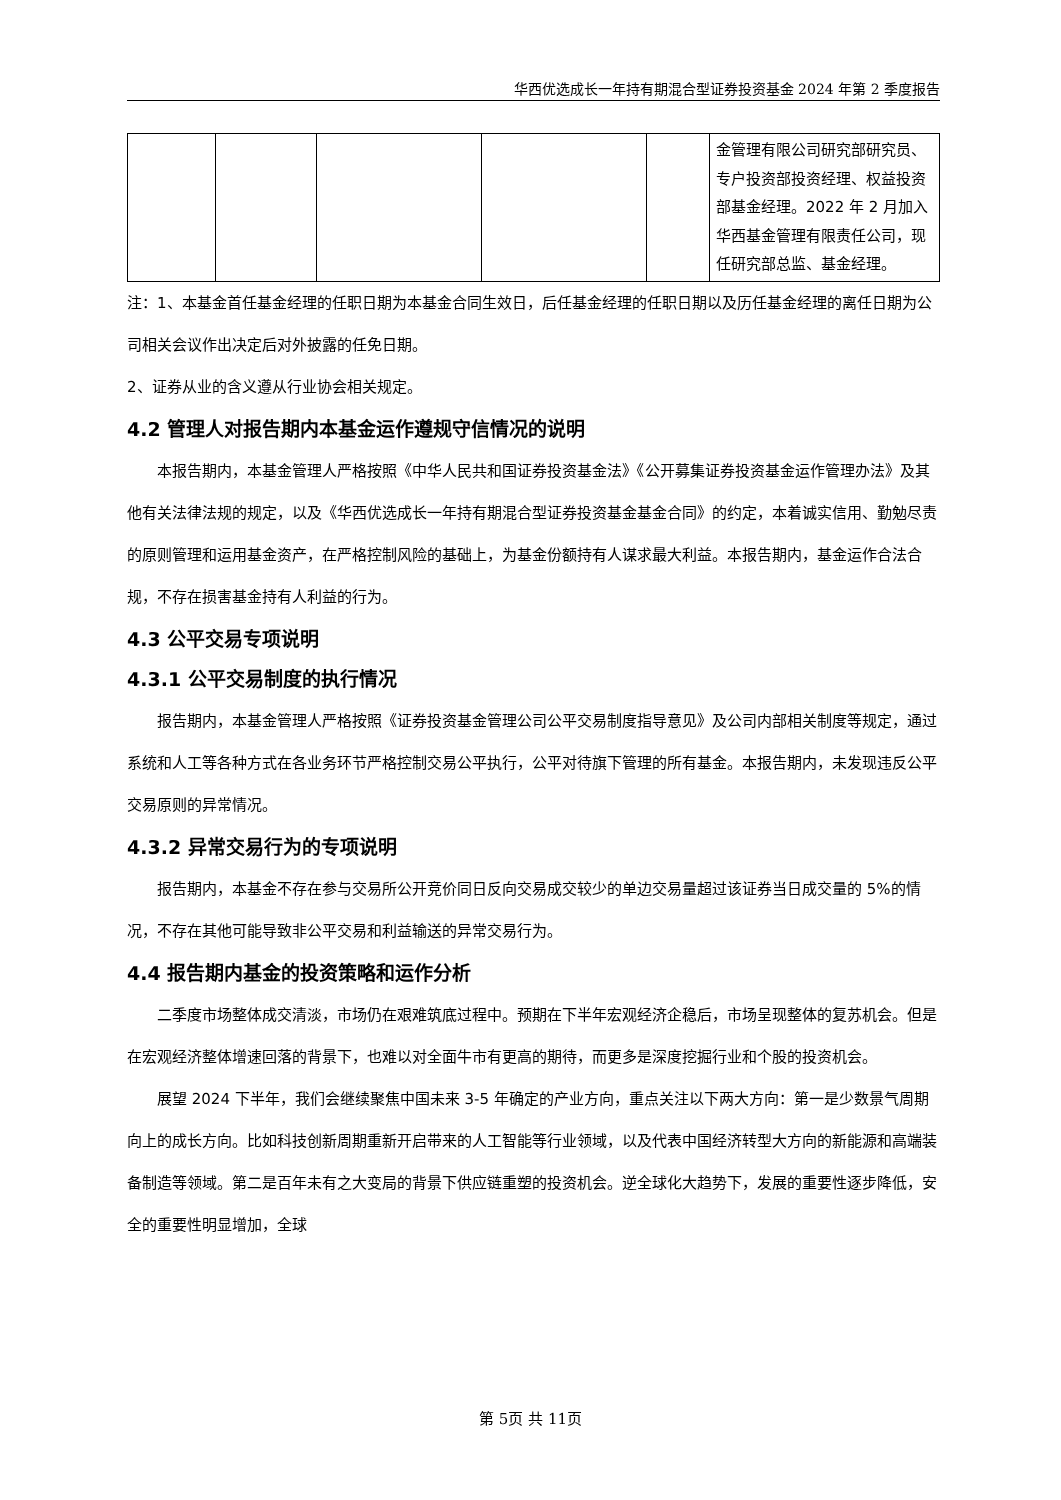华西优选成长一年持有期混合型证券投资基金 2024 年第 2 季度报告
| | | | | | 金管理有限公司研究部研究员、专户投资部投资经理、权益投资部基金经理。2022 年 2 月加入华西基金管理有限责任公司，现任研究部总监、基金经理。 |
注：1、本基金首任基金经理的任职日期为本基金合同生效日，后任基金经理的任职日期以及历任基金经理的离任日期为公司相关会议作出决定后对外披露的任免日期。
2、证券从业的含义遵从行业协会相关规定。
4.2 管理人对报告期内本基金运作遵规守信情况的说明
本报告期内，本基金管理人严格按照《中华人民共和国证券投资基金法》《公开募集证券投资基金运作管理办法》及其他有关法律法规的规定，以及《华西优选成长一年持有期混合型证券投资基金基金合同》的约定，本着诚实信用、勤勉尽责的原则管理和运用基金资产，在严格控制风险的基础上，为基金份额持有人谋求最大利益。本报告期内，基金运作合法合规，不存在损害基金持有人利益的行为。
4.3 公平交易专项说明
4.3.1 公平交易制度的执行情况
报告期内，本基金管理人严格按照《证券投资基金管理公司公平交易制度指导意见》及公司内部相关制度等规定，通过系统和人工等各种方式在各业务环节严格控制交易公平执行，公平对待旗下管理的所有基金。本报告期内，未发现违反公平交易原则的异常情况。
4.3.2 异常交易行为的专项说明
报告期内，本基金不存在参与交易所公开竞价同日反向交易成交较少的单边交易量超过该证券当日成交量的 5%的情况，不存在其他可能导致非公平交易和利益输送的异常交易行为。
4.4 报告期内基金的投资策略和运作分析
二季度市场整体成交清淡，市场仍在艰难筑底过程中。预期在下半年宏观经济企稳后，市场呈现整体的复苏机会。但是在宏观经济整体增速回落的背景下，也难以对全面牛市有更高的期待，而更多是深度挖掘行业和个股的投资机会。
展望 2024 下半年，我们会继续聚焦中国未来 3-5 年确定的产业方向，重点关注以下两大方向：第一是少数景气周期向上的成长方向。比如科技创新周期重新开启带来的人工智能等行业领域，以及代表中国经济转型大方向的新能源和高端装备制造等领域。第二是百年未有之大变局的背景下供应链重塑的投资机会。逆全球化大趋势下，发展的重要性逐步降低，安全的重要性明显增加，全球
第 5页 共 11页